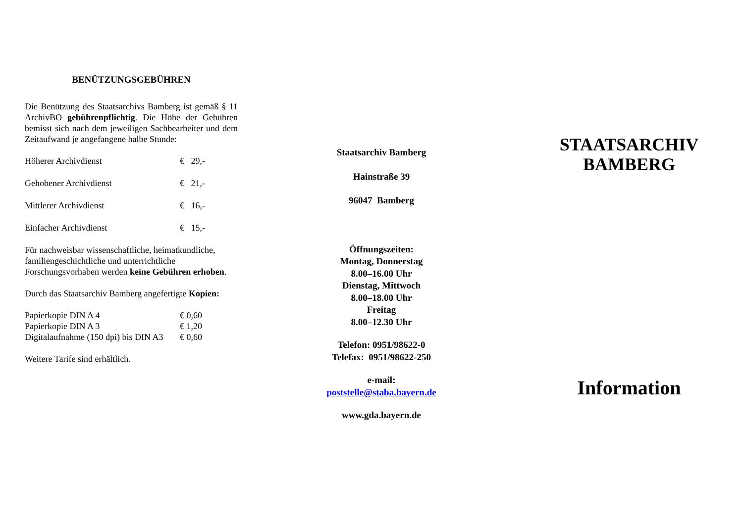BENÜTZUNGSGEBÜHREN
Die Benützung des Staatsarchivs Bamberg ist gemäß § 11 ArchivBO gebührenpflichtig. Die Höhe der Gebühren bemisst sich nach dem jeweiligen Sachbearbeiter und dem Zeitaufwand je angefangene halbe Stunde:
| Höherer Archivdienst | € 29,- |
| Gehobener Archivdienst | € 21,- |
| Mittlerer Archivdienst | € 16,- |
| Einfacher Archivdienst | € 15,- |
Für nachweisbar wissenschaftliche, heimatkundliche, familiengeschichtliche und unterrichtliche Forschungsvorhaben werden keine Gebühren erhoben.
Durch das Staatsarchiv Bamberg angefertigte Kopien:
| Papierkopie DIN A 4 | € 0,60 |
| Papierkopie DIN A 3 | € 1,20 |
| Digitalaufnahme (150 dpi) bis DIN A3 | € 0,60 |
Weitere Tarife sind erhältlich.
Staatsarchiv Bamberg
Hainstraße 39
96047 Bamberg
Öffnungszeiten:
Montag, Donnerstag
8.00–16.00 Uhr
Dienstag, Mittwoch
8.00–18.00 Uhr
Freitag
8.00–12.30 Uhr
Telefon: 0951/98622-0
Telefax: 0951/98622-250
e-mail:
poststelle@staba.bayern.de
www.gda.bayern.de
STAATSARCHIV
BAMBERG
Information